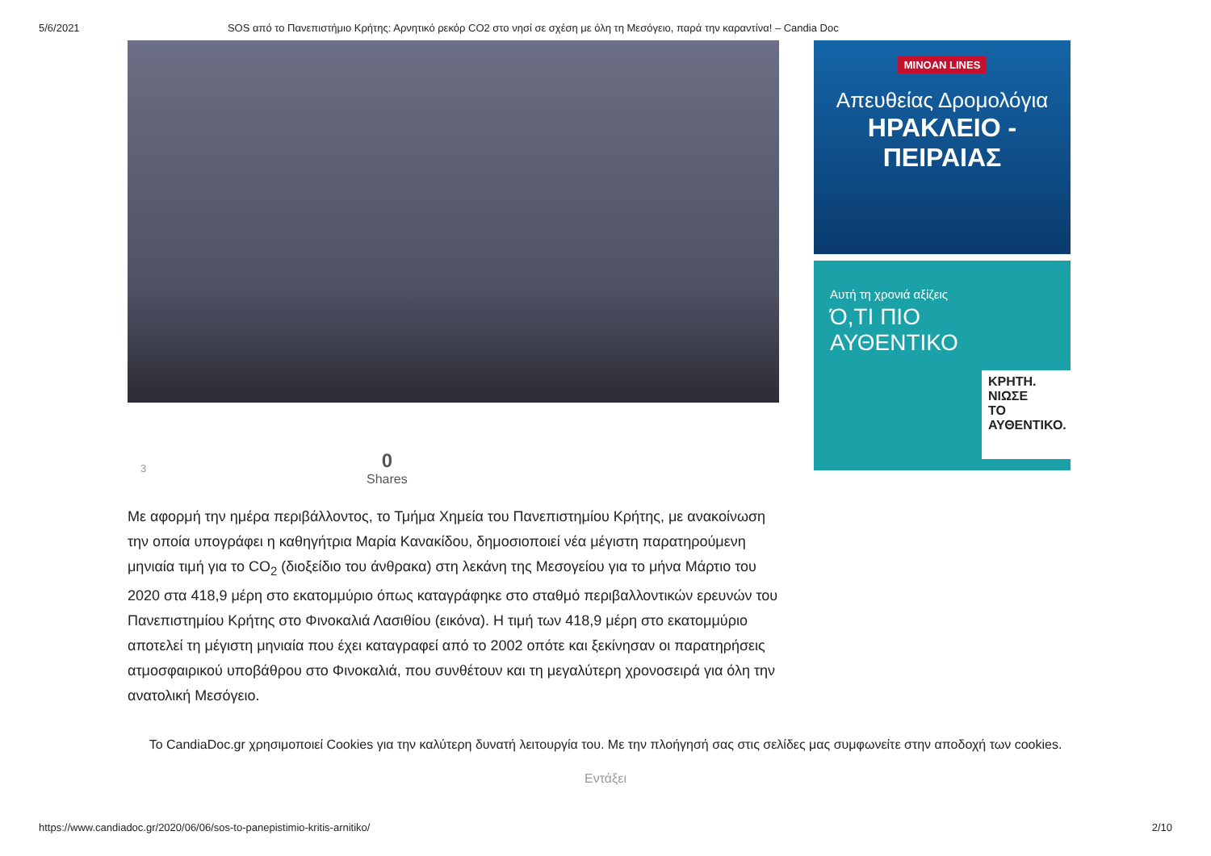5/6/2021 SOS από το Πανεπιστήμιο Κρήτης: Αρνητικό ρεκόρ CO2 στο νησί σε σχέση με όλη τη Μεσόγειο, παρά την καραντίνα! – Candia Doc
3 0
Shares
Με αφορμή την ημέρα περιβάλλοντος, το Τμήμα Χημεία του Πανεπιστημίου Κρήτης, με ανακοίνωση την οποία υπογράφει η καθηγήτρια Μαρία Κανακίδου, δημοσιοποιεί νέα μέγιστη παρατηρούμενη μηνιαία τιμή για το CO<sub>2</sub> (διοξείδιο του άνθρακα) στη λεκάνη της Μεσογείου για το μήνα Μάρτιο του 2020 στα 418,9 μέρη στο εκατομμύριο όπως καταγράφηκε στο σταθμό περιβαλλοντικών ερευνών του Πανεπιστημίου Κρήτης στο Φινοκαλιά Λασιθίου (εικόνα). Η τιμή των 418,9 μέρη στο εκατομμύριο αποτελεί τη μέγιστη μηνιαία που έχει καταγραφεί από το 2002 οπότε και ξεκίνησαν οι παρατηρήσεις ατμοσφαιρικού υποβάθρου στο Φινοκαλιά, που συνθέτουν και τη μεγαλύτερη χρονοσειρά για όλη την ανατολική Μεσόγειο.
MINOAN LINES
Απευθείας Δρομολόγια
ΗΡΑΚΛΕΙΟ - ΠΕΙΡΑΙΑΣ
Αυτή τη χρονιά αξίζεις
Ό,ΤΙ ΠΙΟ
ΑΥΘΕΝΤΙΚΟ
ΚΡΗΤΗ.
ΝΙΩΣΕ
ΤΟ
ΑΥΘΕΝΤΙΚΟ.
Το CandiaDoc.gr χρησιμοποιεί Cookies για την καλύτερη δυνατή λειτουργία του. Με την πλοήγησή σας στις σελίδες μας συμφωνείτε στην αποδοχή των cookies.
Εντάξει
https://www.candiadoc.gr/2020/06/06/sos-to-panepistimio-kritis-arnitiko/ 2/10